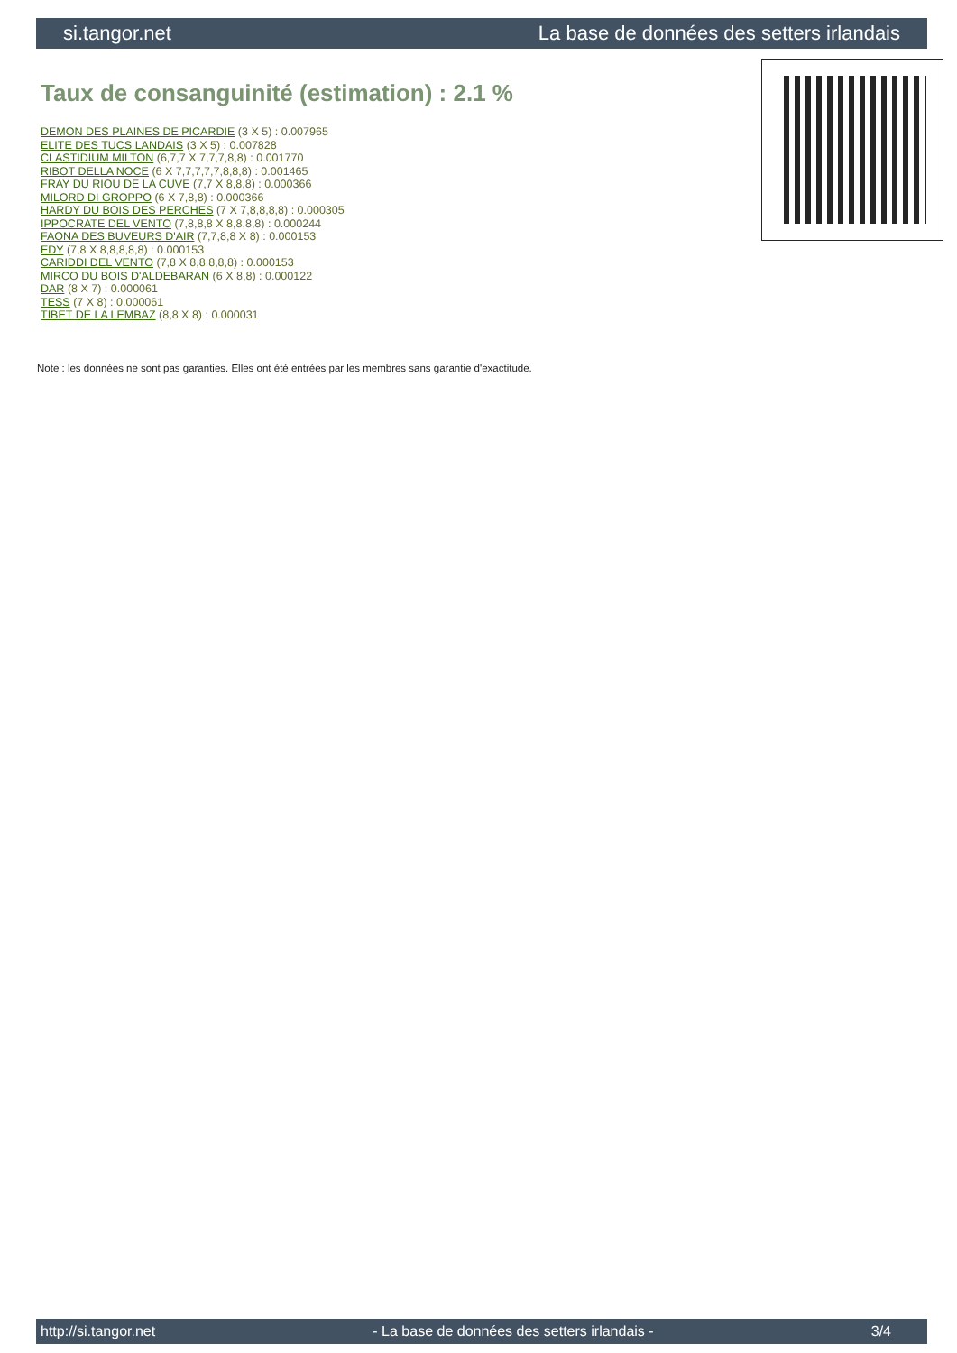si.tangor.net La base de données des setters irlandais
Taux de consanguinité (estimation) : 2.1 %
DEMON DES PLAINES DE PICARDIE (3 X 5) : 0.007965
ELITE DES TUCS LANDAIS (3 X 5) : 0.007828
CLASTIDIUM MILTON (6,7,7 X 7,7,7,8,8) : 0.001770
RIBOT DELLA NOCE (6 X 7,7,7,7,7,8,8,8) : 0.001465
FRAY DU RIOU DE LA CUVE (7,7 X 8,8,8) : 0.000366
MILORD DI GROPPO (6 X 7,8,8) : 0.000366
HARDY DU BOIS DES PERCHES (7 X 7,8,8,8,8) : 0.000305
IPPOCRATE DEL VENTO (7,8,8,8 X 8,8,8,8) : 0.000244
FAONA DES BUVEURS D'AIR (7,7,8,8 X 8) : 0.000153
EDY (7,8 X 8,8,8,8,8) : 0.000153
CARIDDI DEL VENTO (7,8 X 8,8,8,8,8) : 0.000153
MIRCO DU BOIS D'ALDEBARAN (6 X 8,8) : 0.000122
DAR (8 X 7) : 0.000061
TESS (7 X 8) : 0.000061
TIBET DE LA LEMBAZ (8,8 X 8) : 0.000031
Note : les données ne sont pas garanties. Elles ont été entrées par les membres sans garantie d'exactitude.
http://si.tangor.net - La base de données des setters irlandais - 3/4